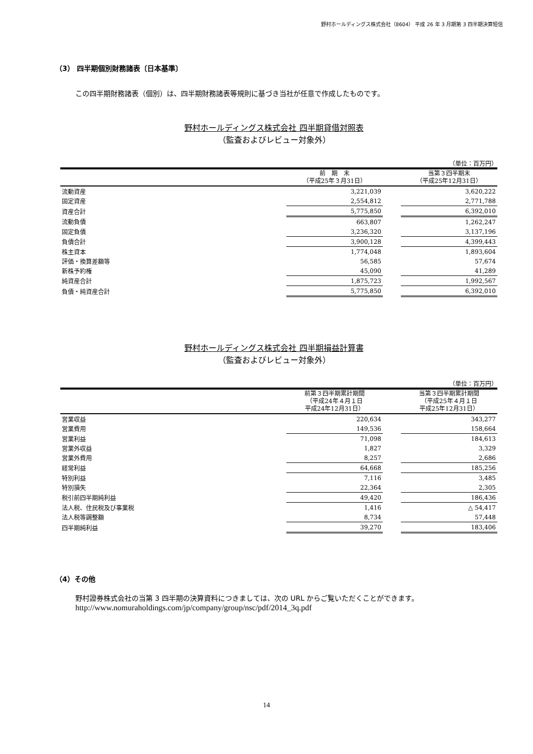野村ホールディングス株式会社（8604） 平成 26 年 3 月期第 3 四半期決算短信
（3） 四半期個別財務諸表〔日本基準〕
この四半期財務諸表（個別）は、四半期財務諸表等規則に基づき当社が任意で作成したものです。
野村ホールディングス株式会社 四半期貸借対照表
（監査およびレビュー対象外）
（単位：百万円）
| | 前 期 末 （平成25年３月31日） | | 当第３四半期末 （平成25年12月31日） |
| --- | --- | --- | --- |
| 流動資産 | 3,221,039 | | 3,620,222 |
| 固定資産 | 2,554,812 | | 2,771,788 |
| 資産合計 | 5,775,850 | | 6,392,010 |
| 流動負債 | 663,807 | | 1,262,247 |
| 固定負債 | 3,236,320 | | 3,137,196 |
| 負債合計 | 3,900,128 | | 4,399,443 |
| 株主資本 | 1,774,048 | | 1,893,604 |
| 評価・換算差額等 | 56,585 | | 57,674 |
| 新株予約権 | 45,090 | | 41,289 |
| 純資産合計 | 1,875,723 | | 1,992,567 |
| 負債・純資産合計 | 5,775,850 | | 6,392,010 |
野村ホールディングス株式会社 四半期損益計算書
（監査およびレビュー対象外）
（単位：百万円）
| | 前第３四半期累計期間 （平成24年４月１日 平成24年12月31日） | | 当第３四半期累計期間 （平成25年４月１日 平成25年12月31日） |
| --- | --- | --- | --- |
| 営業収益 | 220,634 | | 343,277 |
| 営業費用 | 149,536 | | 158,664 |
| 営業利益 | 71,098 | | 184,613 |
| 営業外収益 | 1,827 | | 3,329 |
| 営業外費用 | 8,257 | | 2,686 |
| 経常利益 | 64,668 | | 185,256 |
| 特別利益 | 7,116 | | 3,485 |
| 特別損失 | 22,364 | | 2,305 |
| 税引前四半期純利益 | 49,420 | | 186,436 |
| 法人税、住民税及び事業税 | 1,416 | | △ 54,417 |
| 法人税等調整額 | 8,734 | | 57,448 |
| 四半期純利益 | 39,270 | | 183,406 |
（4）その他
野村證券株式会社の当第 3 四半期の決算資料につきましては、次の URL からご覧いただくことができます。
http://www.nomuraholdings.com/jp/company/group/nsc/pdf/2014_3q.pdf
14